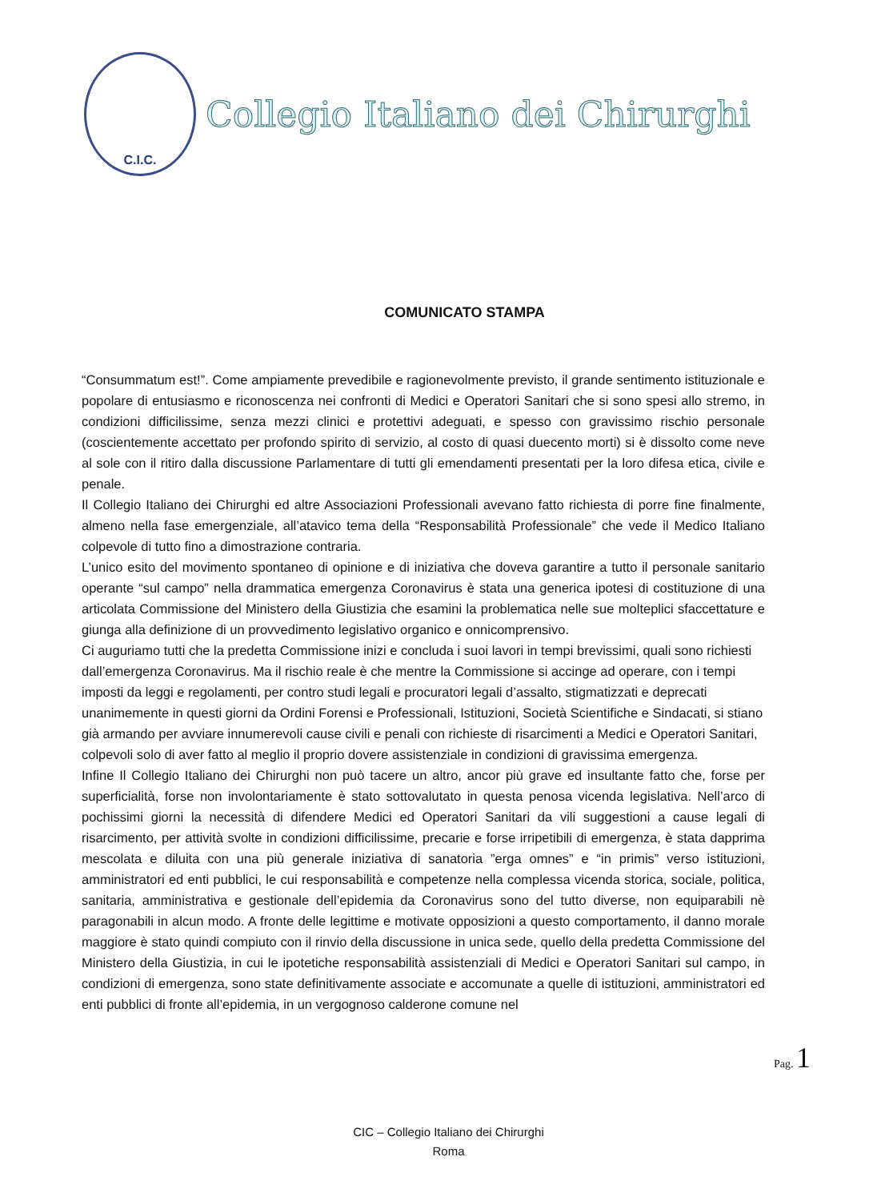C.I.C.
Collegio Italiano dei Chirurghi
COMUNICATO STAMPA
“Consummatum est!”. Come ampiamente prevedibile e ragionevolmente previsto, il grande sentimento istituzionale e popolare di entusiasmo e riconoscenza nei confronti di Medici e Operatori Sanitari che si sono spesi allo stremo, in condizioni difficilissime, senza mezzi clinici e protettivi adeguati, e spesso con gravissimo rischio personale (coscientemente accettato per profondo spirito di servizio, al costo di quasi duecento morti) si è dissolto come neve al sole con il ritiro dalla discussione Parlamentare di tutti gli emendamenti presentati per la loro difesa etica, civile e penale.
Il Collegio Italiano dei Chirurghi ed altre Associazioni Professionali avevano fatto richiesta di porre fine finalmente, almeno nella fase emergenziale, all’atavico tema della “Responsabilità Professionale” che vede il Medico Italiano colpevole di tutto fino a dimostrazione contraria.
L’unico esito del movimento spontaneo di opinione e di iniziativa che doveva garantire a tutto il personale sanitario operante “sul campo” nella drammatica emergenza Coronavirus è stata una generica ipotesi di costituzione di una articolata Commissione del Ministero della Giustizia che esamini la problematica nelle sue molteplici sfaccettature e giunga alla definizione di un provvedimento legislativo organico e onnicomprensivo.
Ci auguriamo tutti che la predetta Commissione inizi e concluda i suoi lavori in tempi brevissimi, quali sono richiesti dall’emergenza Coronavirus. Ma il rischio reale è che mentre la Commissione si accinge ad operare, con i tempi imposti da leggi e regolamenti, per contro studi legali e procuratori legali d’assalto, stigmatizzati e deprecati unanimemente in questi giorni da Ordini Forensi e Professionali, Istituzioni, Società Scientifiche e Sindacati, si stiano già armando per avviare innumerevoli cause civili e penali con richieste di risarcimenti a Medici e Operatori Sanitari, colpevoli solo di aver fatto al meglio il proprio dovere assistenziale in condizioni di gravissima emergenza.
Infine Il Collegio Italiano dei Chirurghi non può tacere un altro, ancor più grave ed insultante fatto che, forse per superficialità, forse non involontariamente è stato sottovalutato in questa penosa vicenda legislativa. Nell’arco di pochissimi giorni la necessità di difendere Medici ed Operatori Sanitari da vili suggestioni a cause legali di risarcimento, per attività svolte in condizioni difficilissime, precarie e forse irripetibili di emergenza, è stata dapprima mescolata e diluita con una più generale iniziativa di sanatoria ”erga omnes” e “in primis” verso istituzioni, amministratori ed enti pubblici, le cui responsabilità e competenze nella complessa vicenda storica, sociale, politica, sanitaria, amministrativa e gestionale dell’epidemia da Coronavirus sono del tutto diverse, non equiparabili nè paragonabili in alcun modo. A fronte delle legittime e motivate opposizioni a questo comportamento, il danno morale maggiore è stato quindi compiuto con il rinvio della discussione in unica sede, quello della predetta Commissione del Ministero della Giustizia, in cui le ipotetiche responsabilità assistenziali di Medici e Operatori Sanitari sul campo, in condizioni di emergenza, sono state definitivamente associate e accomunate a quelle di istituzioni, amministratori ed enti pubblici di fronte all’epidemia, in un vergognoso calderone comune nel
Pag. 1
CIC – Collegio Italiano dei Chirurghi
Roma